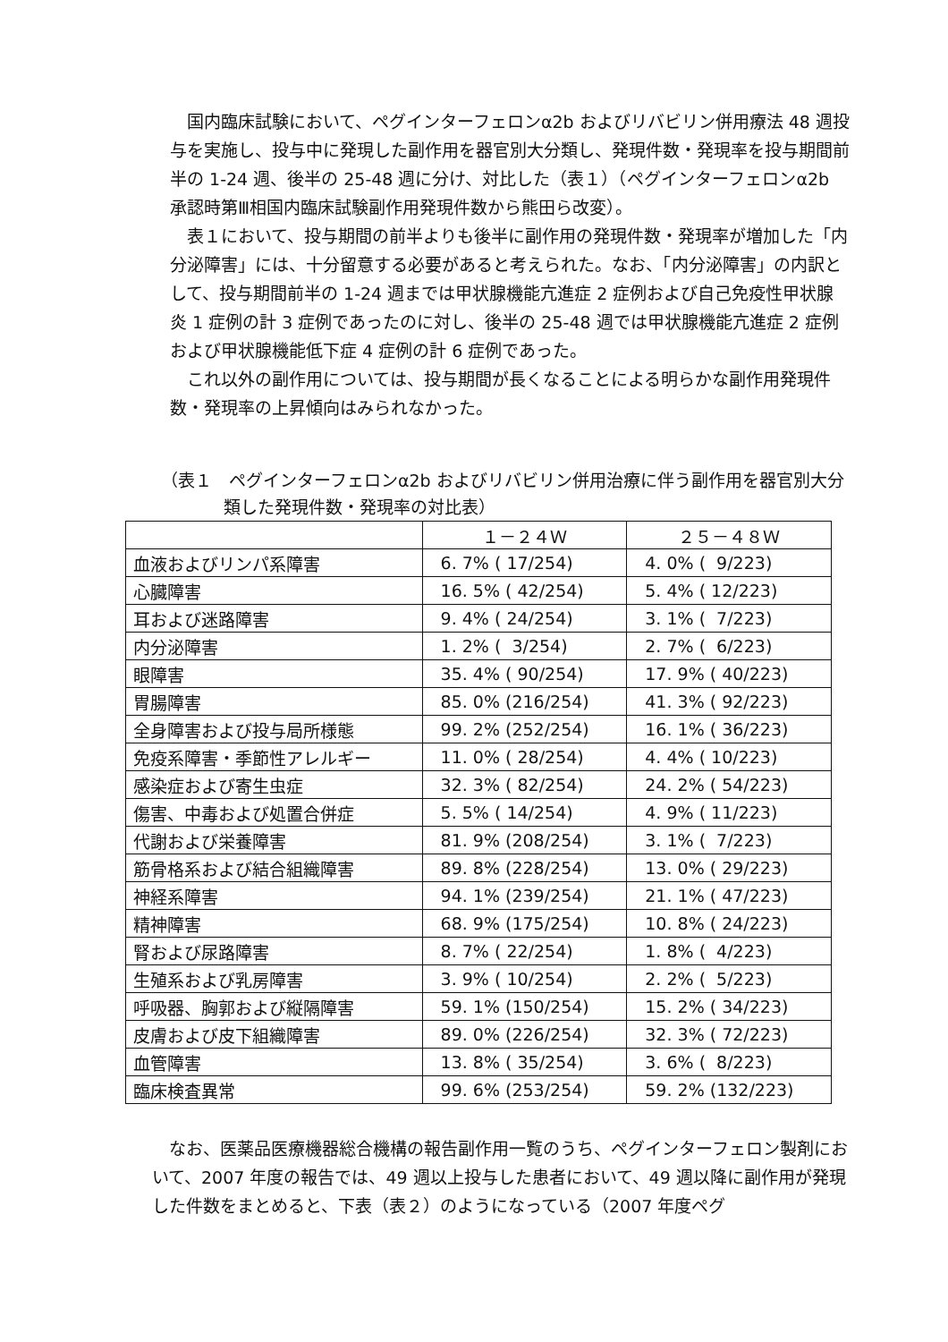国内臨床試験において、ペグインターフェロンα2b およびリバビリン併用療法 48 週投与を実施し、投与中に発現した副作用を器官別大分類し、発現件数・発現率を投与期間前半の 1-24 週、後半の 25-48 週に分け、対比した（表１）（ペグインターフェロンα2b 承認時第Ⅲ相国内臨床試験副作用発現件数から熊田ら改変）。
表１において、投与期間の前半よりも後半に副作用の発現件数・発現率が増加した「内分泌障害」には、十分留意する必要があると考えられた。なお、「内分泌障害」の内訳として、投与期間前半の 1-24 週までは甲状腺機能亢進症 2 症例および自己免疫性甲状腺炎 1 症例の計 3 症例であったのに対し、後半の 25-48 週では甲状腺機能亢進症 2 症例および甲状腺機能低下症 4 症例の計 6 症例であった。
これ以外の副作用については、投与期間が長くなることによる明らかな副作用発現件数・発現率の上昇傾向はみられなかった。
（表１　ペグインターフェロンα2b およびリバビリン併用治療に伴う副作用を器官別大分類した発現件数・発現率の対比表）
| | １－２４Ｗ | ２５－４８Ｗ |
| --- | --- | --- |
| 血液およびリンパ系障害 | 6. 7% ( 17/254) | 4. 0% ( 9/223) |
| 心臓障害 | 16. 5% ( 42/254) | 5. 4% ( 12/223) |
| 耳および迷路障害 | 9. 4% ( 24/254) | 3. 1% ( 7/223) |
| 内分泌障害 | 1. 2% ( 3/254) | 2. 7% ( 6/223) |
| 眼障害 | 35. 4% ( 90/254) | 17. 9% ( 40/223) |
| 胃腸障害 | 85. 0% (216/254) | 41. 3% ( 92/223) |
| 全身障害および投与局所様態 | 99. 2% (252/254) | 16. 1% ( 36/223) |
| 免疫系障害・季節性アレルギー | 11. 0% ( 28/254) | 4. 4% ( 10/223) |
| 感染症および寄生虫症 | 32. 3% ( 82/254) | 24. 2% ( 54/223) |
| 傷害、中毒および処置合併症 | 5. 5% ( 14/254) | 4. 9% ( 11/223) |
| 代謝および栄養障害 | 81. 9% (208/254) | 3. 1% ( 7/223) |
| 筋骨格系および結合組織障害 | 89. 8% (228/254) | 13. 0% ( 29/223) |
| 神経系障害 | 94. 1% (239/254) | 21. 1% ( 47/223) |
| 精神障害 | 68. 9% (175/254) | 10. 8% ( 24/223) |
| 腎および尿路障害 | 8. 7% ( 22/254) | 1. 8% ( 4/223) |
| 生殖系および乳房障害 | 3. 9% ( 10/254) | 2. 2% ( 5/223) |
| 呼吸器、胸郭および縦隔障害 | 59. 1% (150/254) | 15. 2% ( 34/223) |
| 皮膚および皮下組織障害 | 89. 0% (226/254) | 32. 3% ( 72/223) |
| 血管障害 | 13. 8% ( 35/254) | 3. 6% ( 8/223) |
| 臨床検査異常 | 99. 6% (253/254) | 59. 2% (132/223) |
なお、医薬品医療機器総合機構の報告副作用一覧のうち、ペグインターフェロン製剤において、2007 年度の報告では、49 週以上投与した患者において、49 週以降に副作用が発現した件数をまとめると、下表（表２）のようになっている（2007 年度ペグ